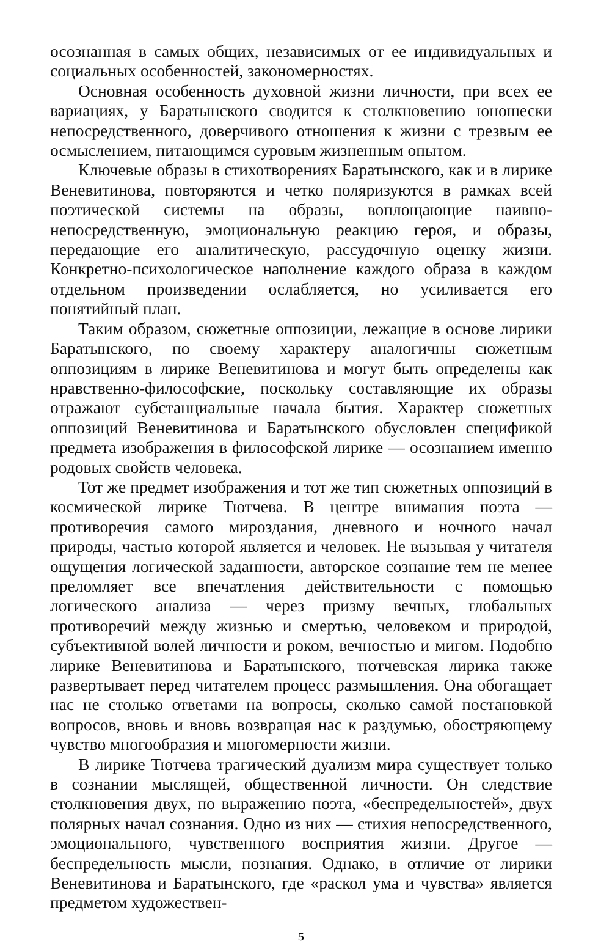осознанная в самых общих, независимых от ее индивидуальных и социальных особенностей, закономерностях.
Основная особенность духовной жизни личности, при всех ее вариациях, у Баратынского сводится к столкновению юношески непосредственного, доверчивого отношения к жизни с трезвым ее осмыслением, питающимся суровым жизненным опытом.
Ключевые образы в стихотворениях Баратынского, как и в лирике Веневитинова, повторяются и четко поляризуются в рамках всей поэтической системы на образы, воплощающие наивно-непосредственную, эмоциональную реакцию героя, и образы, передающие его аналитическую, рассудочную оценку жизни. Конкретно-психологическое наполнение каждого образа в каждом отдельном произведении ослабляется, но усиливается его понятийный план.
Таким образом, сюжетные оппозиции, лежащие в основе лирики Баратынского, по своему характеру аналогичны сюжетным оппозициям в лирике Веневитинова и могут быть определены как нравственно-философские, поскольку составляющие их образы отражают субстанциальные начала бытия. Характер сюжетных оппозиций Веневитинова и Баратынского обусловлен спецификой предмета изображения в философской лирике — осознанием именно родовых свойств человека.
Тот же предмет изображения и тот же тип сюжетных оппозиций в космической лирике Тютчева. В центре внимания поэта — противоречия самого мироздания, дневного и ночного начал природы, частью которой является и человек. Не вызывая у читателя ощущения логической заданности, авторское сознание тем не менее преломляет все впечатления действительности с помощью логического анализа — через призму вечных, глобальных противоречий между жизнью и смертью, человеком и природой, субъективной волей личности и роком, вечностью и мигом. Подобно лирике Веневитинова и Баратынского, тютчевская лирика также развертывает перед читателем процесс размышления. Она обогащает нас не столько ответами на вопросы, сколько самой постановкой вопросов, вновь и вновь возвращая нас к раздумью, обостряющему чувство многообразия и многомерности жизни.
В лирике Тютчева трагический дуализм мира существует только в сознании мыслящей, общественной личности. Он следствие столкновения двух, по выражению поэта, «беспредельностей», двух полярных начал сознания. Одно из них — стихия непосредственного, эмоционального, чувственного восприятия жизни. Другое — беспредельность мысли, познания. Однако, в отличие от лирики Веневитинова и Баратынского, где «раскол ума и чувства» является предметом художествен-
5